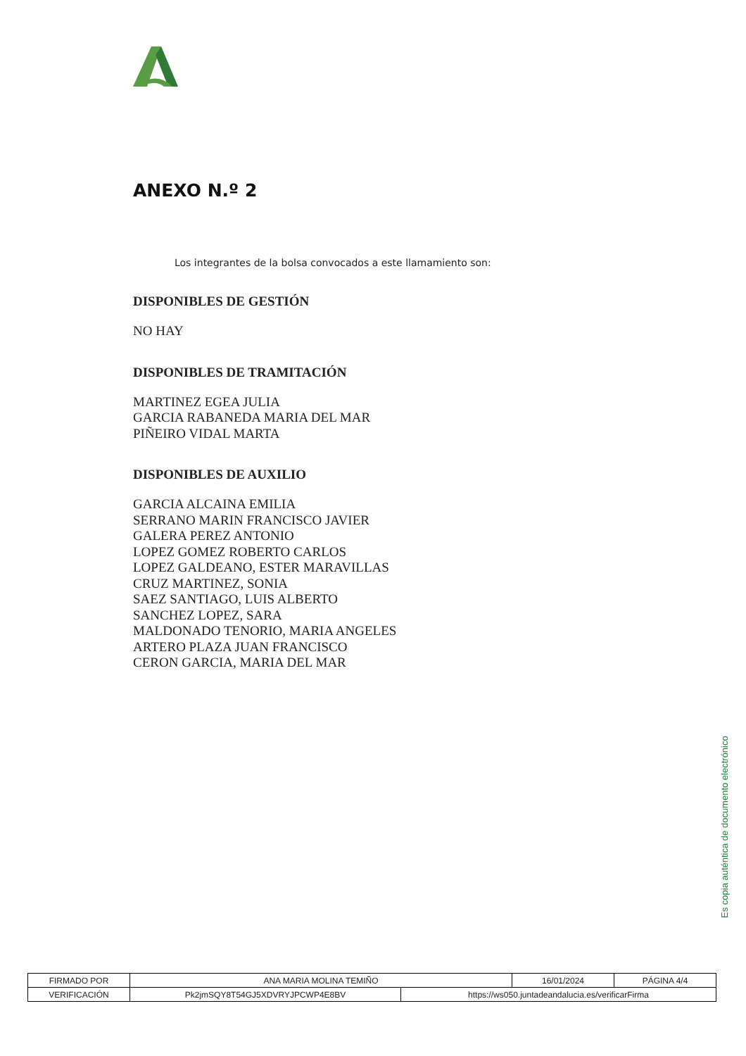ANEXO N.º 2
Los integrantes de la bolsa convocados a este llamamiento son:
DISPONIBLES DE GESTIÓN
NO HAY
DISPONIBLES DE TRAMITACIÓN
MARTINEZ EGEA JULIA
GARCIA RABANEDA MARIA DEL MAR
PIÑEIRO VIDAL MARTA
DISPONIBLES DE AUXILIO
GARCIA ALCAINA EMILIA
SERRANO MARIN FRANCISCO JAVIER
GALERA PEREZ ANTONIO
LOPEZ GOMEZ ROBERTO CARLOS
LOPEZ GALDEANO, ESTER MARAVILLAS
CRUZ MARTINEZ, SONIA
SAEZ SANTIAGO, LUIS ALBERTO
SANCHEZ LOPEZ, SARA
MALDONADO TENORIO, MARIA ANGELES
ARTERO PLAZA JUAN FRANCISCO
CERON GARCIA, MARIA DEL MAR
Es copia auténtica de documento electrónico
| FIRMADO POR | ANA MARIA MOLINA TEMIÑO | | 16/01/2024 | PÁGINA 4/4 |
| VERIFICACIÓN | Pk2jmSQY8T54GJ5XDVRYJPCWP4E8BV | https://ws050.juntadeandalucia.es/verificarFirma | | |